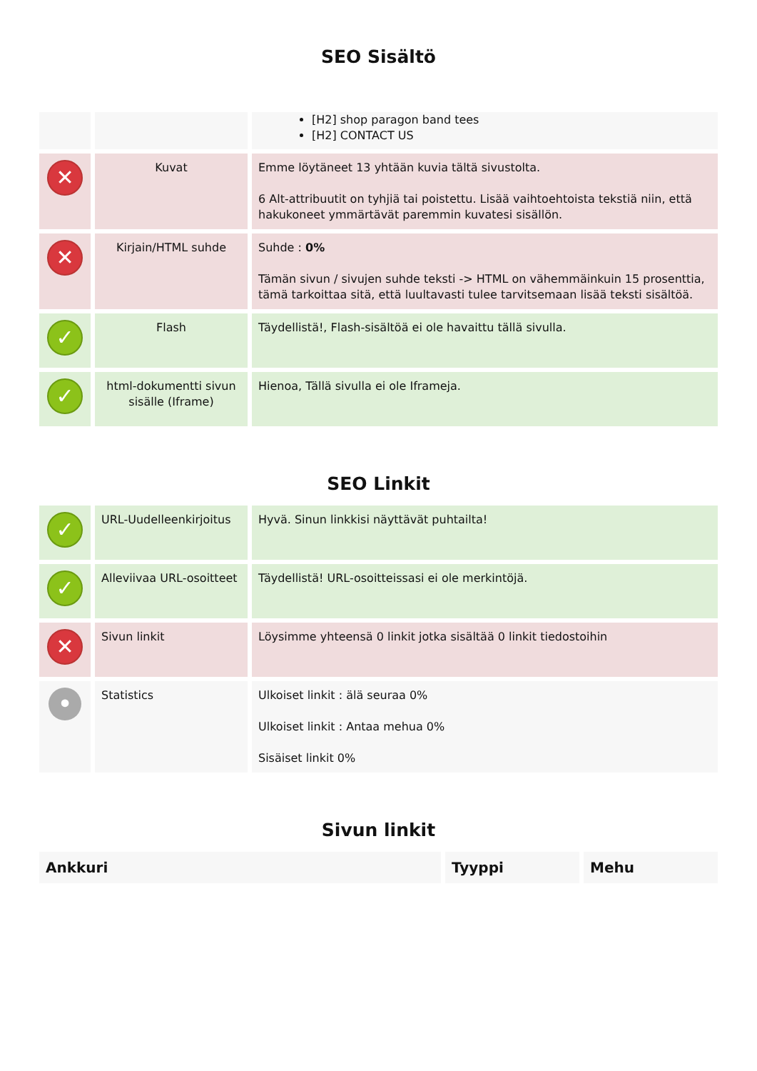SEO Sisältö
| | | [H2] shop paragon band tees [H2] CONTACT US |
| ✕ | Kuvat | Emme löytäneet 13 yhtään kuvia tältä sivustolta. 6 Alt-attribuutit on tyhjiä tai poistettu. Lisää vaihtoehtoista tekstiä niin, että hakukoneet ymmärtävät paremmin kuvatesi sisällön. |
| ✕ | Kirjain/HTML suhde | Suhde : 0% Tämän sivun / sivujen suhde teksti -> HTML on vähemmäinkuin 15 prosenttia, tämä tarkoittaa sitä, että luultavasti tulee tarvitsemaan lisää teksti sisältöä. |
| ✓ | Flash | Täydellistä!, Flash-sisältöä ei ole havaittu tällä sivulla. |
| ✓ | html-dokumentti sivun sisälle (Iframe) | Hienoa, Tällä sivulla ei ole Iframeja. |
SEO Linkit
| ✓ | URL-Uudelleenkirjoitus | Hyvä. Sinun linkkisi näyttävät puhtailta! |
| ✓ | Alleviivaa URL-osoitteet | Täydellistä! URL-osoitteissasi ei ole merkintöjä. |
| ✕ | Sivun linkit | Löysimme yhteensä 0 linkit jotka sisältää 0 linkit tiedostoihin |
| • | Statistics | Ulkoiset linkit : älä seuraa 0% Ulkoiset linkit : Antaa mehua 0% Sisäiset linkit 0% |
Sivun linkit
| Ankkuri | Tyyppi | Mehu |
| --- | --- | --- |